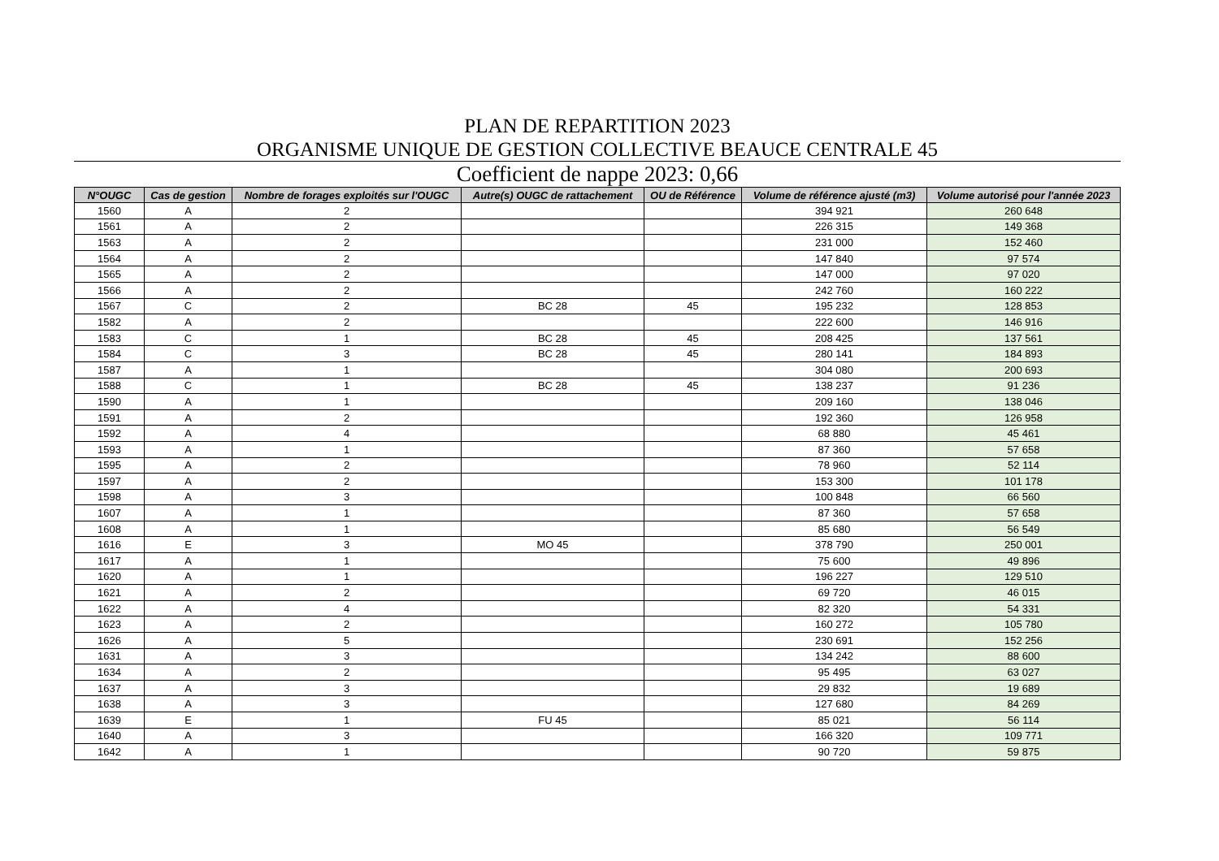PLAN DE REPARTITION 2023
ORGANISME UNIQUE DE GESTION COLLECTIVE BEAUCE CENTRALE 45
Coefficient de nappe 2023: 0,66
| N°OUGC | Cas de gestion | Nombre de forages exploités sur l'OUGC | Autre(s) OUGC de rattachement | OU de Référence | Volume de référence ajusté (m3) | Volume autorisé pour l'année 2023 |
| --- | --- | --- | --- | --- | --- | --- |
| 1560 | A | 2 | | | 394 921 | 260 648 |
| 1561 | A | 2 | | | 226 315 | 149 368 |
| 1563 | A | 2 | | | 231 000 | 152 460 |
| 1564 | A | 2 | | | 147 840 | 97 574 |
| 1565 | A | 2 | | | 147 000 | 97 020 |
| 1566 | A | 2 | | | 242 760 | 160 222 |
| 1567 | C | 2 | BC 28 | 45 | 195 232 | 128 853 |
| 1582 | A | 2 | | | 222 600 | 146 916 |
| 1583 | C | 1 | BC 28 | 45 | 208 425 | 137 561 |
| 1584 | C | 3 | BC 28 | 45 | 280 141 | 184 893 |
| 1587 | A | 1 | | | 304 080 | 200 693 |
| 1588 | C | 1 | BC 28 | 45 | 138 237 | 91 236 |
| 1590 | A | 1 | | | 209 160 | 138 046 |
| 1591 | A | 2 | | | 192 360 | 126 958 |
| 1592 | A | 4 | | | 68 880 | 45 461 |
| 1593 | A | 1 | | | 87 360 | 57 658 |
| 1595 | A | 2 | | | 78 960 | 52 114 |
| 1597 | A | 2 | | | 153 300 | 101 178 |
| 1598 | A | 3 | | | 100 848 | 66 560 |
| 1607 | A | 1 | | | 87 360 | 57 658 |
| 1608 | A | 1 | | | 85 680 | 56 549 |
| 1616 | E | 3 | MO 45 | | 378 790 | 250 001 |
| 1617 | A | 1 | | | 75 600 | 49 896 |
| 1620 | A | 1 | | | 196 227 | 129 510 |
| 1621 | A | 2 | | | 69 720 | 46 015 |
| 1622 | A | 4 | | | 82 320 | 54 331 |
| 1623 | A | 2 | | | 160 272 | 105 780 |
| 1626 | A | 5 | | | 230 691 | 152 256 |
| 1631 | A | 3 | | | 134 242 | 88 600 |
| 1634 | A | 2 | | | 95 495 | 63 027 |
| 1637 | A | 3 | | | 29 832 | 19 689 |
| 1638 | A | 3 | | | 127 680 | 84 269 |
| 1639 | E | 1 | FU 45 | | 85 021 | 56 114 |
| 1640 | A | 3 | | | 166 320 | 109 771 |
| 1642 | A | 1 | | | 90 720 | 59 875 |